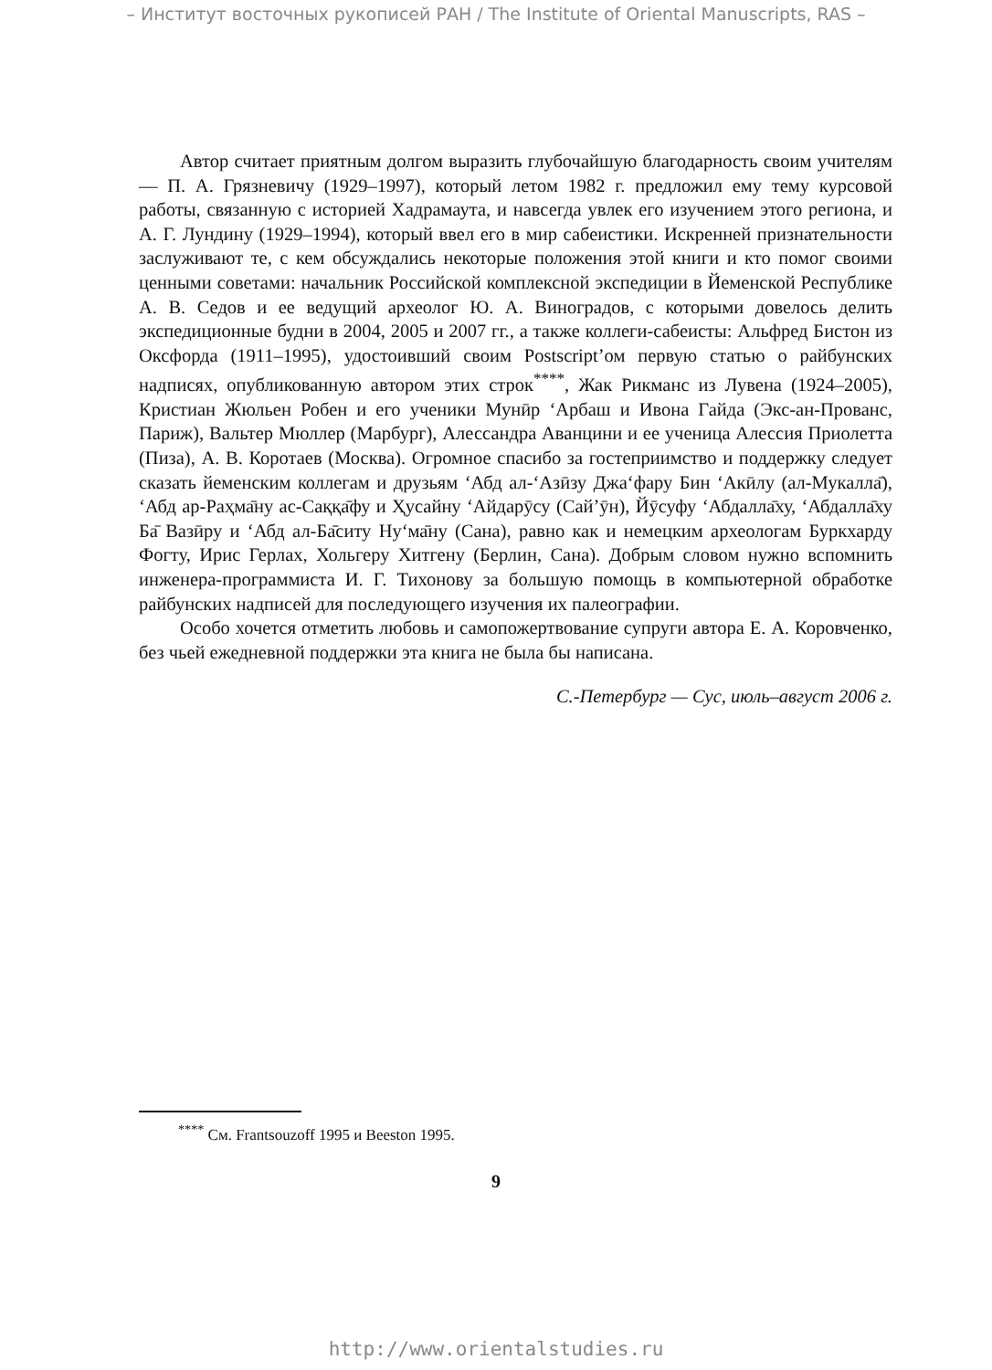– Институт восточных рукописей РАН / The Institute of Oriental Manuscripts, RAS –
Автор считает приятным долгом выразить глубочайшую благодарность своим учителям — П. А. Грязневичу (1929–1997), который летом 1982 г. предложил ему тему курсовой работы, связанную с историей Хадрамаута, и навсегда увлек его изучением этого региона, и А. Г. Лундину (1929–1994), который ввел его в мир сабеистики. Искренней признательности заслуживают те, с кем обсуждались некоторые положения этой книги и кто помог своими ценными советами: начальник Российской комплексной экспедиции в Йеменской Республике А. В. Седов и ее ведущий археолог Ю. А. Виноградов, с которыми довелось делить экспедиционные будни в 2004, 2005 и 2007 гг., а также коллеги-сабеисты: Альфред Бистон из Оксфорда (1911–1995), удостоивший своим Postscript’ом первую статью о райбунских надписях, опубликованную автором этих строк<sup>****</sup>, Жак Рикманс из Лувена (1924–2005), Кристиан Жюльен Робен и его ученики Мунӣр ‘Арбаш и Ивона Гайда (Экс-ан-Прованс, Париж), Вальтер Мюллер (Марбург), Алессандра Аванцини и ее ученица Алессия Приолетта (Пиза), А. В. Коротаев (Москва). Огромное спасибо за гостеприимство и поддержку следует сказать йеменским коллегам и друзьям ‘Абд ал-‘Азӣзу Джа‘фару Бин ‘Акӣлу (ал-Мукалла̄), ‘Абд ар-Раҳма̄ну ас-Саққа̄фу и Ҳусайну ‘Айдарӯсу (Сай’ӯн), Йӯсуфу ‘Абдалла̄ху, ‘Абдалла̄ху Ба̄ Вазӣру и ‘Абд ал-Ба̄ситу Ну‘ма̄ну (Сана), равно как и немецким археологам Буркхарду Фогту, Ирис Герлах, Хольгеру Хитгену (Берлин, Сана). Добрым словом нужно вспомнить инженера-программиста И. Г. Тихонову за большую помощь в компьютерной обработке райбунских надписей для последующего изучения их палеографии.
Особо хочется отметить любовь и самопожертвование супруги автора Е. А. Коровченко, без чьей ежедневной поддержки эта книга не была бы написана.
С.-Петербург — Сус, июль–август 2006 г.
<sup>****</sup> См. Frantsouzoff 1995 и Beeston 1995.
9
http://www.orientalstudies.ru